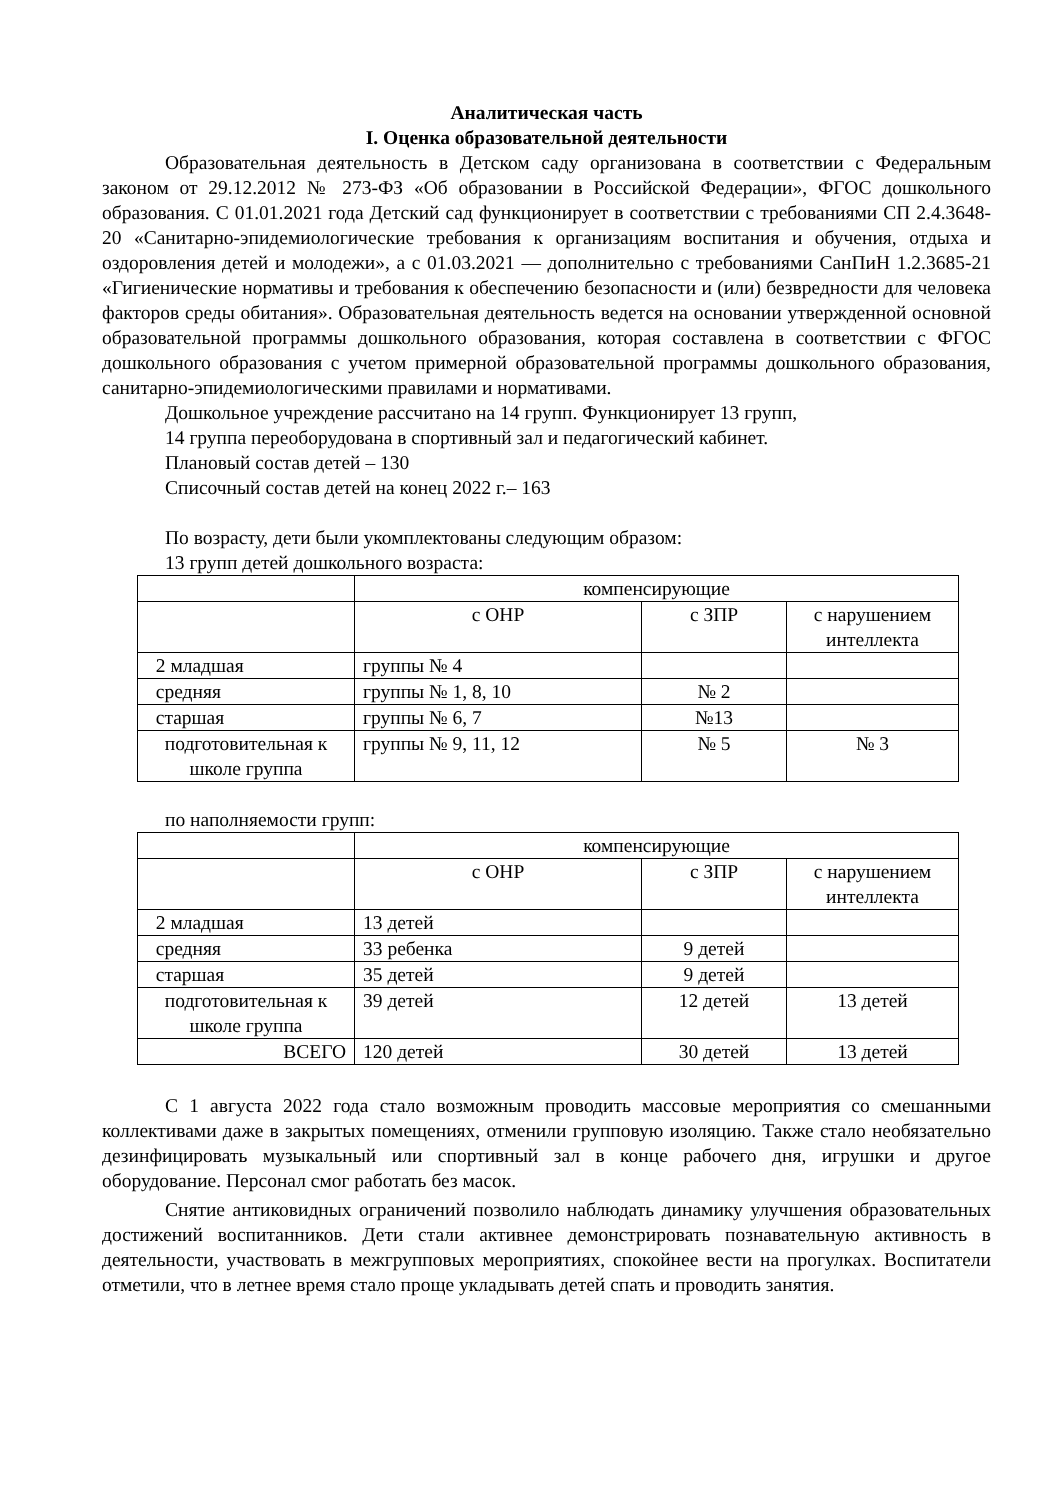Аналитическая часть
I. Оценка образовательной деятельности
Образовательная деятельность в Детском саду организована в соответствии с Федеральным законом от 29.12.2012 № 273-ФЗ «Об образовании в Российской Федерации», ФГОС дошкольного образования. С 01.01.2021 года Детский сад функционирует в соответствии с требованиями СП 2.4.3648-20 «Санитарно-эпидемиологические требования к организациям воспитания и обучения, отдыха и оздоровления детей и молодежи», а с 01.03.2021 — дополнительно с требованиями СанПиН 1.2.3685-21 «Гигиенические нормативы и требования к обеспечению безопасности и (или) безвредности для человека факторов среды обитания». Образовательная деятельность ведется на основании утвержденной основной образовательной программы дошкольного образования, которая составлена в соответствии с ФГОС дошкольного образования с учетом примерной образовательной программы дошкольного образования, санитарно-эпидемиологическими правилами и нормативами.
Дошкольное учреждение рассчитано на 14 групп. Функционирует 13 групп,
14 группа переоборудована в спортивный зал и педагогический кабинет.
Плановый состав детей – 130
Списочный состав детей на конец 2022 г.– 163
По возрасту, дети были укомплектованы следующим образом:
13 групп детей дошкольного возраста:
| | компенсирующие | | |
| | с ОНР | с ЗПР | с нарушением интеллекта |
| 2 младшая | группы № 4 | | |
| средняя | группы № 1, 8, 10 | № 2 | |
| старшая | группы № 6, 7 | №13 | |
| подготовительная к школе группа | группы № 9, 11, 12 | № 5 | № 3 |
по наполняемости групп:
| | компенсирующие | | |
| | с ОНР | с ЗПР | с нарушением интеллекта |
| 2 младшая | 13 детей | | |
| средняя | 33 ребенка | 9 детей | |
| старшая | 35 детей | 9 детей | |
| подготовительная к школе группа | 39 детей | 12 детей | 13 детей |
| ВСЕГО | 120 детей | 30 детей | 13 детей |
С 1 августа 2022 года стало возможным проводить массовые мероприятия со смешанными коллективами даже в закрытых помещениях, отменили групповую изоляцию. Также стало необязательно дезинфицировать музыкальный или спортивный зал в конце рабочего дня, игрушки и другое оборудование. Персонал смог работать без масок.
Снятие антиковидных ограничений позволило наблюдать динамику улучшения образовательных достижений воспитанников. Дети стали активнее демонстрировать познавательную активность в деятельности, участвовать в межгрупповых мероприятиях, спокойнее вести на прогулках. Воспитатели отметили, что в летнее время стало проще укладывать детей спать и проводить занятия.